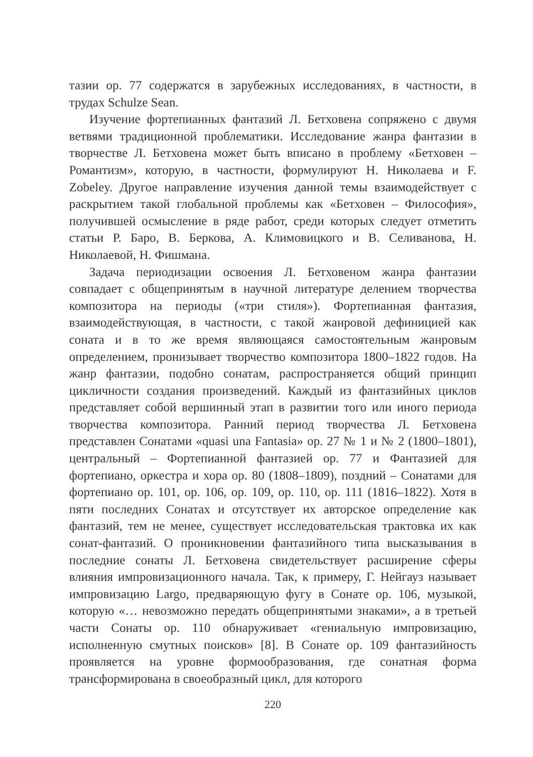тазии ор. 77 содержатся в зарубежных исследованиях, в частности, в трудах Schulze Sean.
Изучение фортепианных фантазий Л. Бетховена сопряжено с двумя ветвями традиционной проблематики. Исследование жанра фантазии в творчестве Л. Бетховена может быть вписано в проблему «Бетховен – Романтизм», которую, в частности, формулируют Н. Николаева и F. Zobeley. Другое направление изучения данной темы взаимодействует с раскрытием такой глобальной проблемы как «Бетховен – Философия», получившей осмысление в ряде работ, среди которых следует отметить статьи Р. Баро, В. Беркова, А. Климовицкого и В. Селиванова, Н. Николаевой, Н. Фишмана.
Задача периодизации освоения Л. Бетховеном жанра фантазии совпадает с общепринятым в научной литературе делением творчества композитора на периоды («три стиля»). Фортепианная фантазия, взаимодействующая, в частности, с такой жанровой дефиницией как соната и в то же время являющаяся самостоятельным жанровым определением, пронизывает творчество композитора 1800–1822 годов. На жанр фантазии, подобно сонатам, распространяется общий принцип цикличности создания произведений. Каждый из фантазийных циклов представляет собой вершинный этап в развитии того или иного периода творчества композитора. Ранний период творчества Л. Бетховена представлен Сонатами «quasi una Fantasia» ор. 27 № 1 и № 2 (1800–1801), центральный – Фортепианной фантазией ор. 77 и Фантазией для фортепиано, оркестра и хора ор. 80 (1808–1809), поздний – Сонатами для фортепиано ор. 101, ор. 106, ор. 109, ор. 110, ор. 111 (1816–1822). Хотя в пяти последних Сонатах и отсутствует их авторское определение как фантазий, тем не менее, существует исследовательская трактовка их как сонат-фантазий. О проникновении фантазийного типа высказывания в последние сонаты Л. Бетховена свидетельствует расширение сферы влияния импровизационного начала. Так, к примеру, Г. Нейгауз называет импровизацию Largo, предваряющую фугу в Сонате ор. 106, музыкой, которую «… невозможно передать общепринятыми знаками», а в третьей части Сонаты ор. 110 обнаруживает «гениальную импровизацию, исполненную смутных поисков» [8]. В Сонате ор. 109 фантазийность проявляется на уровне формообразования, где сонатная форма трансформирована в своеобразный цикл, для которого
220